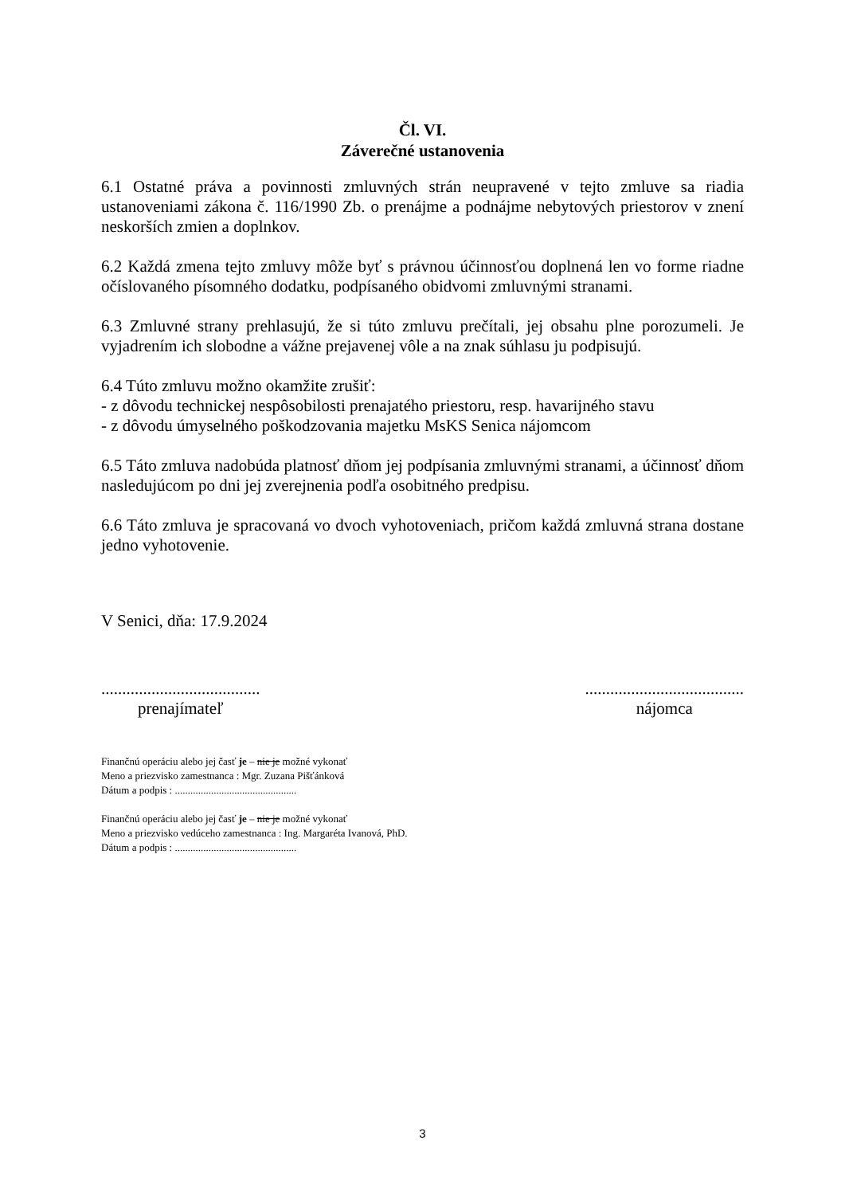Čl. VI.
Záverečné ustanovenia
6.1 Ostatné práva a povinnosti zmluvných strán neupravené v tejto zmluve sa riadia ustanoveniami zákona č. 116/1990 Zb. o prenájme a podnájme nebytových priestorov v znení neskorších zmien a doplnkov.
6.2 Každá zmena tejto zmluvy môže byť s právnou účinnosťou doplnená len vo forme riadne očíslovaného písomného dodatku, podpísaného obidvomi zmluvnými stranami.
6.3 Zmluvné strany prehlasujú, že si túto zmluvu prečítali, jej obsahu plne porozumeli. Je vyjadrením ich slobodne a vážne prejavenej vôle a na znak súhlasu ju podpisujú.
6.4 Túto zmluvu možno okamžite zrušiť:
- z dôvodu technickej nespôsobilosti prenajatého priestoru, resp. havarijného stavu
- z dôvodu úmyselného poškodzovania majetku MsKS Senica nájomcom
6.5 Táto zmluva nadobúda platnosť dňom jej podpísania zmluvnými stranami, a účinnosť dňom nasledujúcom po dni jej zverejnenia podľa osobitného predpisu.
6.6 Táto zmluva je spracovaná vo dvoch vyhotoveniach, pričom každá zmluvná strana dostane jedno vyhotovenie.
V Senici, dňa: 17.9.2024
......................................
prenajímateľ
......................................
nájomca
Finančnú operáciu alebo jej časť je – nie je možné vykonať
Meno a priezvisko zamestnanca : Mgr. Zuzana Pišťánková
Dátum a podpis : ...............................................
Finančnú operáciu alebo jej časť je – nie je možné vykonať
Meno a priezvisko vedúceho zamestnanca : Ing. Margaréta Ivanová, PhD.
Dátum a podpis : ...............................................
3